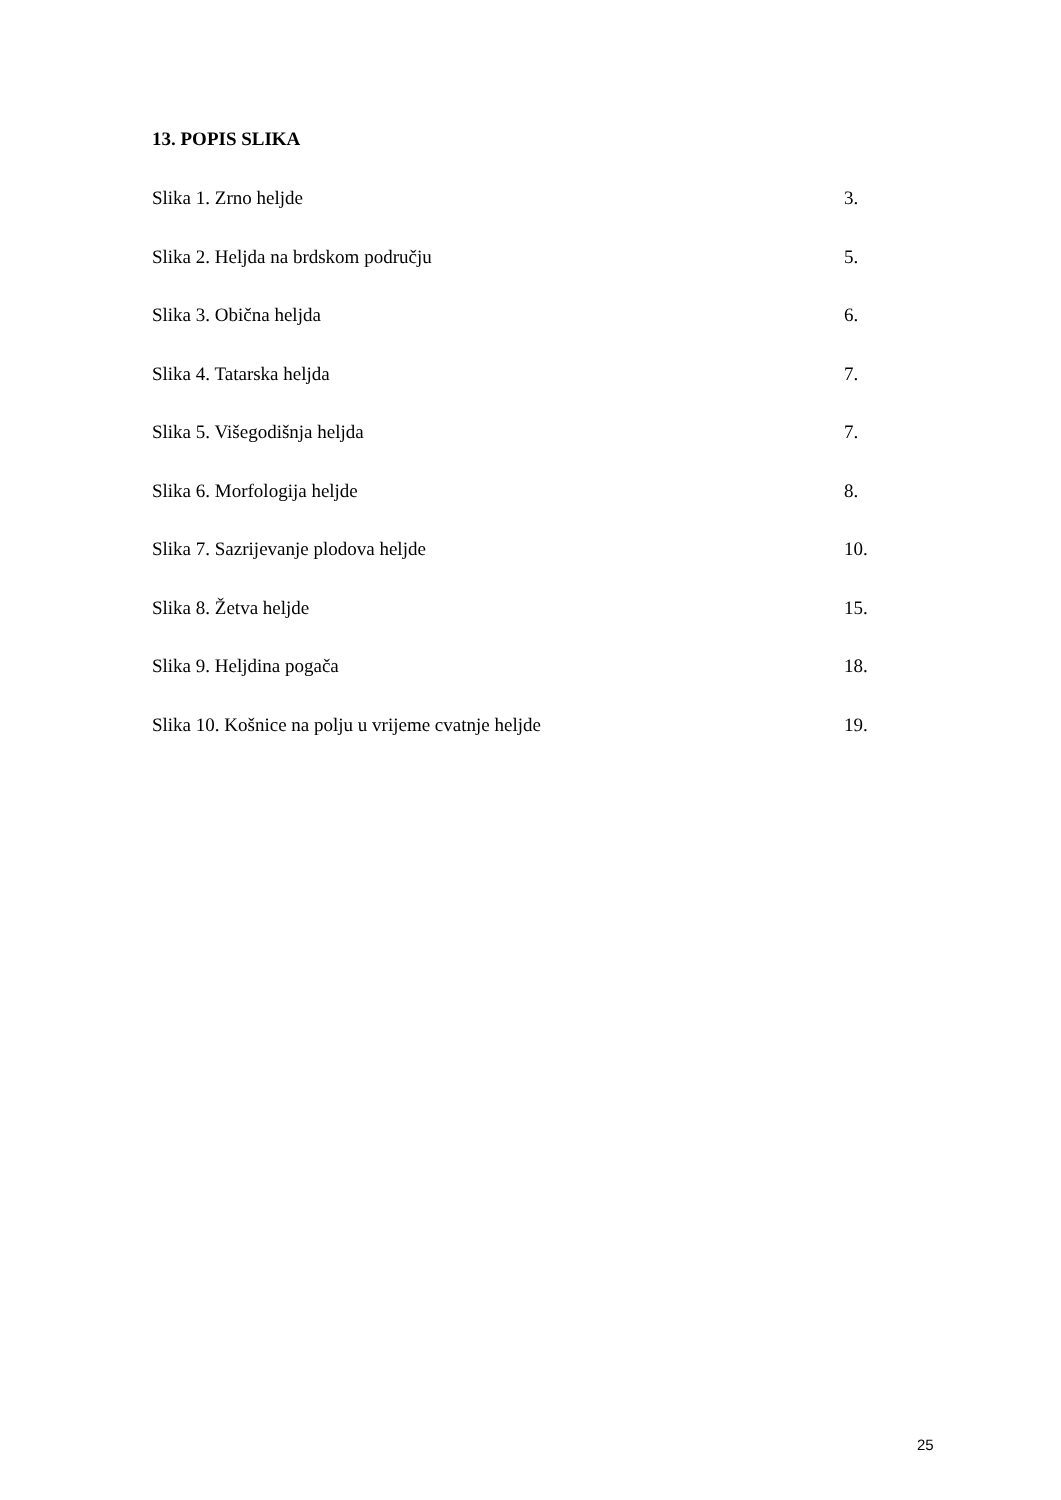13. POPIS SLIKA
Slika 1. Zrno heljde 3.
Slika 2. Heljda na brdskom području 5.
Slika 3. Obična heljda 6.
Slika 4. Tatarska heljda 7.
Slika 5. Višegodišnja heljda 7.
Slika 6. Morfologija heljde 8.
Slika 7. Sazrijevanje plodova heljde 10.
Slika 8. Žetva heljde 15.
Slika 9. Heljdina pogača 18.
Slika 10. Košnice na polju u vrijeme cvatnje heljde 19.
25